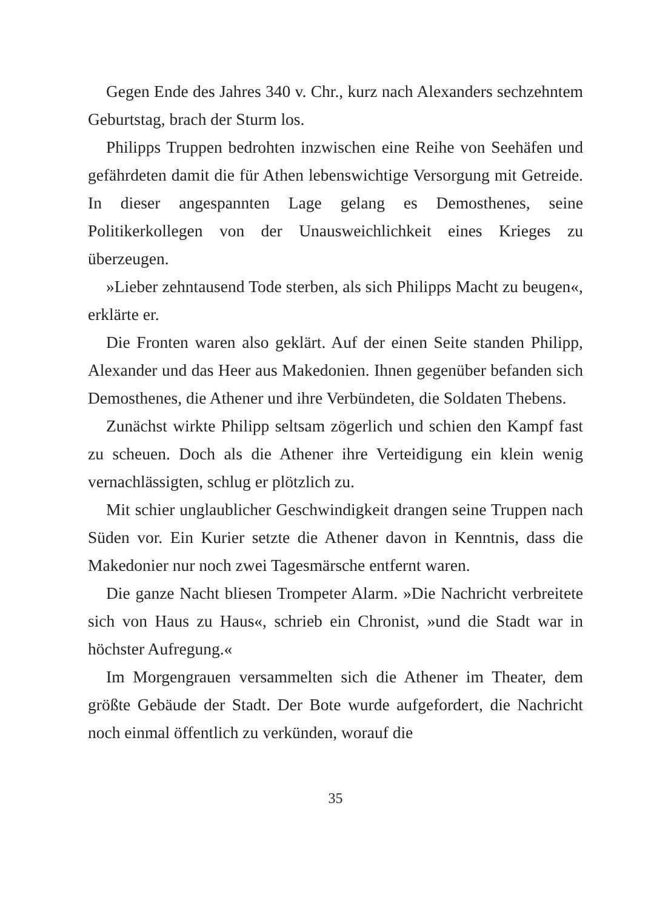Gegen Ende des Jahres 340 v. Chr., kurz nach Alexanders sechzehntem Geburtstag, brach der Sturm los.
Philipps Truppen bedrohten inzwischen eine Reihe von Seehäfen und gefährdeten damit die für Athen lebenswichtige Versorgung mit Getreide. In dieser angespannten Lage gelang es Demosthenes, seine Politikerkollegen von der Unausweichlichkeit eines Krieges zu überzeugen.
»Lieber zehntausend Tode sterben, als sich Philipps Macht zu beugen«, erklärte er.
Die Fronten waren also geklärt. Auf der einen Seite standen Philipp, Alexander und das Heer aus Makedonien. Ihnen gegenüber befanden sich Demosthenes, die Athener und ihre Verbündeten, die Soldaten Thebens.
Zunächst wirkte Philipp seltsam zögerlich und schien den Kampf fast zu scheuen. Doch als die Athener ihre Verteidigung ein klein wenig vernachlässigten, schlug er plötzlich zu.
Mit schier unglaublicher Geschwindigkeit drangen seine Truppen nach Süden vor. Ein Kurier setzte die Athener davon in Kenntnis, dass die Makedonier nur noch zwei Tagesmärsche entfernt waren.
Die ganze Nacht bliesen Trompeter Alarm. »Die Nachricht verbreitete sich von Haus zu Haus«, schrieb ein Chronist, »und die Stadt war in höchster Aufregung.«
Im Morgengrauen versammelten sich die Athener im Theater, dem größte Gebäude der Stadt. Der Bote wurde aufgefordert, die Nachricht noch einmal öffentlich zu verkünden, worauf die
35